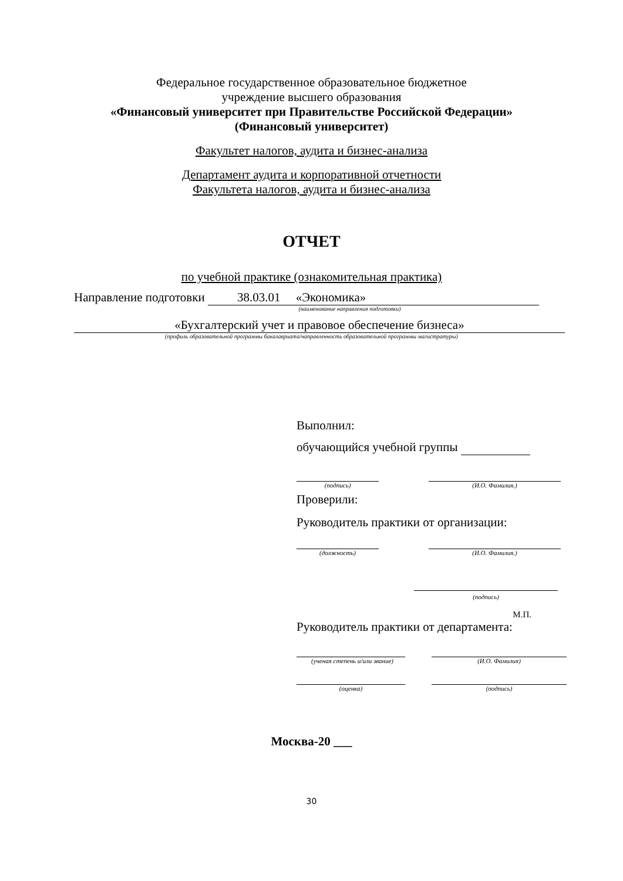Федеральное государственное образовательное бюджетное
учреждение высшего образования
«Финансовый университет при Правительстве Российской Федерации»
(Финансовый университет)
Факультет налогов, аудита и бизнес-анализа
Департамент аудита и корпоративной отчетности
Факультета налогов, аудита и бизнес-анализа
ОТЧЕТ
по учебной практике (ознакомительная практика)
Направление подготовки 38.03.01 «Экономика»
(наименование направления подготовки)
«Бухгалтерский учет и правовое обеспечение бизнеса»
(профиль образовательной программы бакалавриата/направленность образовательной программы магистратуры)
Выполнил:
обучающийся учебной группы
(подпись) (И.О. Фамилия.)
Проверили:
Руководитель практики от организации:
(должность) (И.О. Фамилия.)
(подпись)
М.П.
Руководитель практики от департамента:
(ученая степень и/или звание) (И.О. Фамилия)
(оценка) (подпись)
Москва-20 ___
30